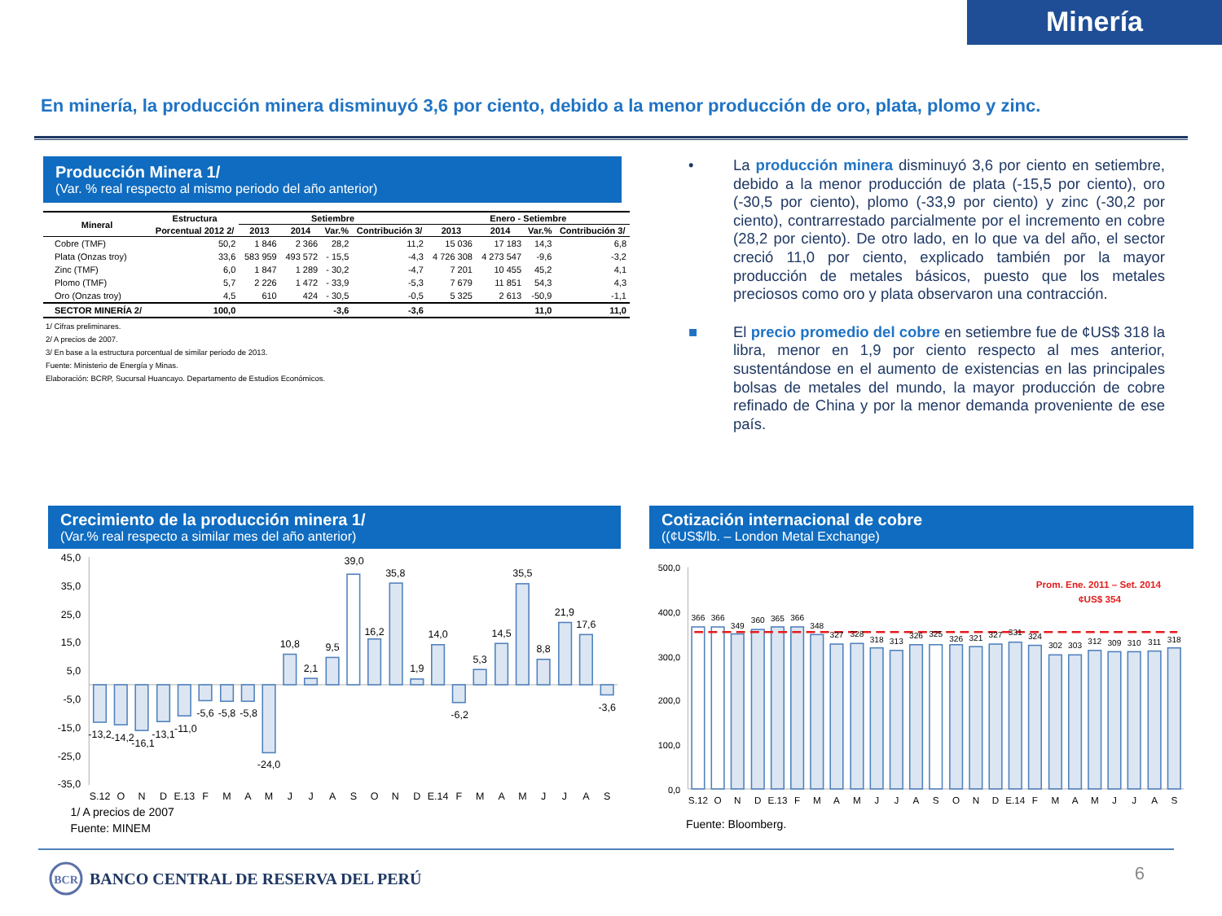Minería
En minería, la producción minera disminuyó 3,6 por ciento, debido a la menor producción de oro, plata, plomo y zinc.
Producción Minera 1/
(Var. % real respecto al mismo periodo del año anterior)
| Mineral | Estructura | Setiembre | | | | Enero - Setiembre | | | |
| --- | --- | --- | --- | --- | --- | --- | --- | --- | --- |
| | Porcentual 2012 2/ | 2013 | 2014 | Var.% | Contribución 3/ | 2013 | 2014 | Var.% | Contribución 3/ |
| Cobre (TMF) | 50,2 | 1 846 | 2 366 | 28,2 | 11,2 | 15 036 | 17 183 | 14,3 | 6,8 |
| Plata (Onzas troy) | 33,6 | 583 959 | 493 572 | - 15,5 | -4,3 | 4 726 308 | 4 273 547 | -9,6 | -3,2 |
| Zinc (TMF) | 6,0 | 1 847 | 1 289 | - 30,2 | -4,7 | 7 201 | 10 455 | 45,2 | 4,1 |
| Plomo (TMF) | 5,7 | 2 226 | 1 472 | - 33,9 | -5,3 | 7 679 | 11 851 | 54,3 | 4,3 |
| Oro (Onzas troy) | 4,5 | 610 | 424 | - 30,5 | -0,5 | 5 325 | 2 613 | -50,9 | -1,1 |
| SECTOR MINERÍA 2/ | 100,0 | | | -3,6 | -3,6 | | | 11,0 | 11,0 |
1/ Cifras preliminares.
2/ A precios de 2007.
3/ En base a la estructura porcentual de similar periodo de 2013.
Fuente: Ministerio de Energía y Minas.
Elaboración: BCRP, Sucursal Huancayo. Departamento de Estudios Económicos.
• La producción minera disminuyó 3,6 por ciento en setiembre, debido a la menor producción de plata (-15,5 por ciento), oro (-30,5 por ciento), plomo (-33,9 por ciento) y zinc (-30,2 por ciento), contrarrestado parcialmente por el incremento en cobre (28,2 por ciento). De otro lado, en lo que va del año, el sector creció 11,0 por ciento, explicado también por la mayor producción de metales básicos, puesto que los metales preciosos como oro y plata observaron una contracción.
■ El precio promedio del cobre en setiembre fue de ¢US$ 318 la libra, menor en 1,9 por ciento respecto al mes anterior, sustentándose en el aumento de existencias en las principales bolsas de metales del mundo, la mayor producción de cobre refinado de China y por la menor demanda proveniente de ese país.
Crecimiento de la producción minera 1/
(Var.% real respecto a similar mes del año anterior)
45,0
35,0
25,0
15,0
5,0
-5,0
-15,0
-25,0
-35,0
-13,2
-14,2
-16,1
-13,1
-11,0
-5,6
-5,8
-5,8
-24,0
10,8
2,1
9,5
39,0
16,2
35,8
1,9
14,0
-6,2
5,3
14,5
35,5
8,8
21,9
17,6
-3,6
S.12
O
N
D
E.13
F
M
A
M
J
J
A
S
O
N
D
E.14
F
M
A
M
J
J
A
S
1/ A precios de 2007
Fuente: MINEM
Cotización internacional de cobre
((¢US$/lb. – London Metal Exchange)
500,0
400,0
300,0
200,0
100,0
0,0
Prom. Ene. 2011 – Set. 2014
¢US$ 354
366
366
349
360
365
366
348
327
328
318
313
326
325
326
321
327
331
324
302
303
312
309
310
311
318
S.12
O
N
D
E.13
F
M
A
M
J
J
A
S
O
N
D
E.14
F
M
A
M
J
J
A
S
Fuente: Bloomberg.
BCR
BANCO CENTRAL DE RESERVA DEL PERÚ
6